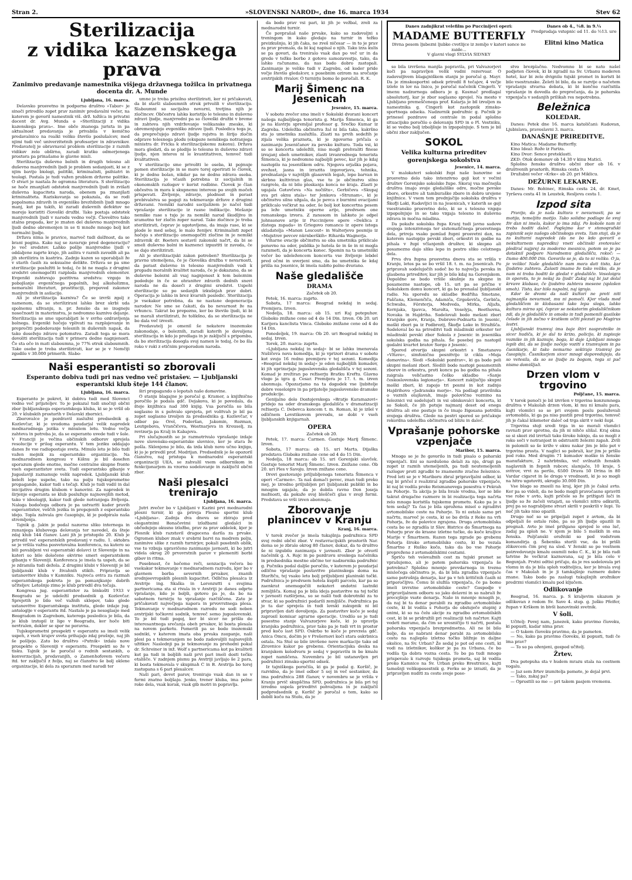Stran 2. »SLOVENSKI NAROD«, dne 16. marca 1934 Stev 62
Sterilizacija
z vidika kazenskega prava
Zanimivo predavanje namestnika višjega državnega tožilca in privatnega docenta dr. A. Munde
Ljubljana, 16. marca.
Delavsko prosvetno in podporno društvo »Tabor« je sinoči priredilo zopet prav zanimiv predavalni večer, na katerem je govoril namestnik viš. drž. tožilca in privatni docent dr. Avg. Munda o »Sterilizaciji z vidika kazenskega prava«. Ime obče znanega jurista in pa aktualnost predavanja je privabila v kemično predavalnico na realki veliko število poslušalcev, med njimi tudi več univerzitetnih profesorjev in zdravnikov. Predavatelj je obravnaval problem sterilizacije z raznih vidikov zelo obširno, zaradi kratko odmerjenega prostora pa prinašamo le glavne misli.
Sterilizacija duševno bolnih in drugih telesno ali duševno manjvrednih ljudi je problem sedanjosti, ki se z njim bavijo biologi, politiki, kriminalisti, psihiatri in teologi. Postala je tudi važen problem državne politike. O stvari je nastala že ogromna literatura. S sterilizacijo se hoče zmanjšati odstotek manjvrednih ljudi in zvišati duševna kapaciteta naroda, obenem pa zmanjšati kriminaliteta. Raziskavanja so pokazala, da se rodi popolnoma zdravih in evgeniško brezhibnih ljudi mnogo manj, kot pa takih, ki zaradi duševnih defektov ne morejo koristiti človeški družbi. Tako postaja odstotek manjvrednih ljudi v narodu vedno večji. Človeštvo tako stalno propada, ker je znaten del duševno manjvrednih ljudi dedno obremenjen in se ti množe mnogo bolj kot normalni ljudje.
Država nima le pravice, marveč tudi dolžnost, da se brani pogina. Kako naj se zavaruje pred degeneracijo? Je več sredstev. Lahko pošlje manjvredne ljudi v oddaljene zaprte kraje, jih asilira v raznih zavodih ali pa jih sterilizira in kastrira. Zadnjo kazen so uporabljali že v starih časih za seksualne delikte. Država se pa sme sterilizacije poslužiti le tedaj, če bi ne mogla z drugimi sredstvi onemogočiti razploda manjvrednih elementov. Evgeniki zahtevajo pozitivna sredstva: vzgojo in pobojšanje evgeničnega popolnih, boj alkoholizmu, nemoralni literaturi, prostituciji, prepoved zakonov manjvrednih in asilacijo.
Ali je sterilizacija kazniva? Če se izvrši zgolj z namenom, da se sterilizirani lahko brez skrbi uda spolnemu uživanju, n. pr. ženske da se izogneju nosečnosti in materinstva, je nedvomno kaznivo dejanje. Sterilizacija se sme uporabljati le v svrho ozdravljenja bolnega. Evgeniki hočejo vplivati na razplojevanje in preprečiti podedovanje telesnih in duševnih napak, da tako dosežejo zdravo potomstvo. Zaradi tega se mora dovoliti sterilizacija tudi v primeru dedne nagnjenosti. Če sta oče in mati slaboumna, je 77% otrok slaboumnih. Take osebe je treba sterilizirati, kar se je v Nemčiji zgodilo v 30.000 primerih. Slabo-
umne je treba prisilno sterilizirati, ker ni pričakovati, da bi starši slaboumnih otrok privolili v sterilizacijo. Slaboumni so socijalno nevarni, tretjina njih je zločincev. Občestvu lahko koristijo le telesno in duševno zdravi ljudje, manjvredni pa so človeški družbi v breme in zahteva njih vzdrževanje velikanske zneske, ki obremenjujejo evgeniško zdrave ljudi. Posledica tega je, da preprečujejo zdravi ljudje rojstva in širijo zločin odprave telesnega plodu (ekspoze nemškega notranjega ministra dr. Fricka k sterilizacijskemu zakonu). Država mora gledati, da se plodijo le telesno in duševno zdravi ljudje, njen interes ni le kvantitativen, temveč tudi kvalitativen.
V sterilizacijo sme privoliti le oseba, ki pojmuje pomen sterilizacije in se more torej operirati le človek, ki je dedno bolan, nikdar pa ne dedno zdrava oseba. Sterilizacija je včasih potrebna iz socijalnih in ekonomskih razlogov v korist rodbine. Človek je član občestva in mora k skupnemu interesu po svojih močeh prispevati. Življenje, zdravje, plodnost in porast prebivalstva so pogoji za tekmovanje države z drugimi državami. Nemški narodni socijalizem je načel tudi vprašanje sterilizacije iz rasne indikacije. Mešanje nemške rase s tujo je za nemški narod škodljivo in sramotno ter zločin zoper narod. Take zločince je treba sterilizirati, čeprav je ugotovljeno, da imajo rase, ki se plode le med seboj, le malo ženijev. Kriminalisti zopet hočejo s sterilizacijo onemogočiti zločine in je nemški zdravnik dr. Boeters sestavil zakonski načrt, da bi se smeli duševno bolni in kaznenci izpustiti iz zavoda, če se dajo sterilizirati.
Ali je sterilizacijski zakon potreben? Sterilizacija je pravno utemeljena, če je človeška družba v nevarnosti, da porast duševno in telesno manjvrednih vodi k propadu moralnih kvalitet naroda, če je dokazano, da se duševne bolezni ali vsaj nagnjenost k tem boleznim podeduje in če se ohranitev zdravih dednih snovi naroda ne da doseči z drugimi sredstvi. Uspehi sterilizacije so po sedanjih izkušnjah prav dobri. Operacija je lahko in brez kvarnih posledic. Sterilizacija je vsekakor potrebna, da ne nastane degeneracija narodov. Ne sme se čakati, da bo nevarnost že na vrhuncu. Takrat bo prepozno, ker bo število ljudi, ki bi se morali sterilizirati, že tolikšno, da se sterilizacija ne bo dala več izvesti.
Predavatelj je omenil še nekatere inozemske zakonodaje, o boleznih, zaradi katerih je dovoljena sterilizacija in kdo jo predlaga in je zaključil s pripombo, da bo sterilizacija dosegla svoj namen le tedaj, če bo šla roko v roki z etičnim preporodom naroda.
Naši esperantisti so zborovali
Esperanto dobiva tudi pri nas vedno več pristašev. — Ljubljanski esperantski klub šteje 144 članov.
Ljubljana, 16. marca.
Esperanto je pokret, ki dobiva tudi med Slovenci vedno več prijateljev. To je pokazal tudi snočnji občni zbor ljubljanskega esperantskega kluba, ki se je vršil ob 20. v klubskih prostorih v Delavski zbornici.
Zborovalce je pozdravil zaslužni predsednik g. Kozlevčar, ki je uvodoma poudarjal velik napredek mednarodnega jezika v minulem letu. Vedno večja zahteva in potreba je, da se esperanto uvede tudi v šole. V Franciji je večina občinskih odborov sprejela resolucije v prilog esperantu. V tem jeziku oddajajo danes že vse radiopostaje sveta. Minulo leto je bilo tudi važen mejnik za esperantsko organizacijo. Na mednarodnem kongresu v Kölnu je bil dosežen sporazum glede enotne, močne centralne skupne fronte vseh esperantistov sveta. Tudi esperantsko gibanje v Jugoslaviji zaznamuje velik napredek. Ljubljanski klub beleži lepe uspehe, tako na polju tujskoprometne propagande, kakor tudi s tečaji. Klub je tudi vodil in dal inicijativo drugim klubom v banovini. Za napredek in širjenje esperanta se klub poslužuje najnovejših metod, tako v ideologiji, kakor tudi glede notranjega življenja. Naloga bodočega odbora je pa ustvariti kader pravih esperantistov, veščih jezika in prepojenih z esperantsko idejo. Topla zahvala gre časopisju, ki je podpiralo naša stremljenja.
Tajnik g. Jakin je podal nazorno sliko internega in zunanjega klubovega delovanja ter navedel, da šteje zdaj klub 144 članov. Lani jih je pristopilo 20. Klub je priredil več esperantskih predavanj v radiu. 1. oktobra se je vršila važna posvetovalna konferenca, na katero so bili povabljeni vsi esperantski delavci iz Slovenije in na kateri so bile določene okvirne smeri esperantskem gibanju v Sloveniji. Konferenca je imela ta uspeh, da se je zdramila tudi dežela. Z drugimi klubi v Sloveniji je bil ljubljanski klub v živahnih stikih. Pripravlja se ustanovitev kluba v Kamniku. Najveća ovira za razmah esperantskega pokreta je pa pomanjkanje dobrih učiteljev. Letošnjo zimo je klub priredil dva tečaja.
Kongresa jug. esperantistov za binkošti 1933 v Beogradu se je udeležil predsednik g. Kozlevčar. Sprejetih je bilo več važnih sklepov, tako glede ustanovitve Esperantskega instituta, glede izdaje jug. antologije v esperantu itd. Nastalo je pa nesoglasje med Beogradom in Zagrebom, katerega posledica je bila, da je klub izstopil iz lige v Beogradu, ker hoče biti nevtralen, dokler se spor ne poravna.
Tujskoprometni prospekti v esperantu so imeli velik uspeh, z vseh krajev sveta prihajajo zdaj prošnje, naj jih še pošljejo. Zato bo društvo »Putnik« izdalo nove prospekte o Sloveniji v esperantu. Prospekti so že v tisku. Tajnik je še poročal o rednih sestankih, o konverzacijah, predavanjih, o Zamenhofovem večeru itd. ter zaključil z željo, naj se članstvo še bolj oklene organizacije, ki dela za sporazum med narodi ter
širi propagando o lepotah naše domovine.
O stanju blagajne je poročal g. Kramer, a knjižnično poročilo je podala gdč. Dejakova, ki je povedala, da šteje knjižnica nad 300 knjig. Vsa poročila so bila soglasno in s pohvalo sprejeta, pri volitvah je bil pa zopet soglasno izvoljen za predsednika g. Kozlevčar, v odbor pa: Orel, Poderšan, Jakomin, Rozman, Leutgebova, Vrančičeva, Wostnarjeva in Kreuselj, za revizorja pa Kralj in Kabajeva.
Pri slučajnostih se je razmotrivalo vprašanje izdaje nove slovensko-esperantske slovnice, ker je stara že pošla. Sklenjeno je bilo, da izda klub novo učno knjigo, ki jo je priredil prof. Modrijan. Predsednik je še opozoril članstvo, naj pristopa k mednarodni esperantski organizaciji UEA, se zahvalil vsem odbornikom in funkcijonarjem za vzorno sodelovanje in zaključil občni zbor.
Naši plesalci trenirajo
Ljubljana, 16. marca.
Jutri zvečer bo v Ljubljani v Kazini prvi mednarodni plesni turnir, ki ga prireja Plesno sportni klub »Ljubljana«. Zadnja dva dneva se zbirajo pred elegantnimi Bonačevimi izložbami gledalci in občudujejo okusno izložbo, prav za prav oddelek, kjer je Plesnik klub razstavil dragocena darila za prvake. Ogromen klubov znak v srebrni barvi na modrem polju, zanimive slike z raznih turnirjev, pokali posebnih oblik, vse to vzbuja upravičeno zanimanje javnosti, ki bo jutri videla okrog 20 prvovrstnih parov v plemeniti borbi gibov in ritma.
Posebnost, če hočemo reči, senzacija večera bo vsekakor tekmovanje v mednarodnem razredu, kjer bo v glavnem borba severnih prvakov, znanih srednjeevropskih plesnih kapacitet. Odlična plesalca iz Avstrije ing. Skalka in Lorenzutti s svojima partnericama sta si rivala in v Avstriji je danes odprto vprašanje, kdo je boljši, gotovo pa je, da bo na sobotnem turnirju to vprašanje razčiščeno. Zato je pričakovati največjega napora in prvovrstnega plesa. Tekmovanje v mednarodnem razredu ne sodi neben avstrijski točkovni sodnik, temveč semo jugoslovenski. To je bil tudi pogoj, ker bi sicer ne prišlo do interesantnega srečanja obeh prvakov, ki bosta plesala na novem parketu. Pomerili pa se bodo inozemski sodniki, v katerem imata oba prvaka zaupanje, naši plesi pa s tekmovanjem ne bodo zadovoljili najnovejših užitkov. Naslednji pa je tekmovanje za prehodni pokal dr. Schreiner in inž. Wolf s partnericama kot pa kvaliteti kot pa tudi in boljših naši prvi pari imeli dosti tečko etališče. V zadnjem pismu pa Avstriji javljajo še 2 para, ki bosta tekmovala v skupinah C in B. Avstrija bo torej zastopana s 6 pari plesalcev.
Naši pari, devet parov, trenirajo vsak dan in se v formi znatno boljšajo. Jenko, trener kluba, ima polne roke dela, vsak korak, vsak gib motri in popravlja.
da bodo prav vsi pari, ki jih je vežbal, zreli za mednarodni turnir.
Če povprašaš naše prvake, kako so zadovoljni s treningom in kako gledajo na turnir in težko preizkušnjo, ki jih čaka, ne zveš ničesar — in to je prav za prav premalo, da bi kaj napisal o njih. Tako izza kulis se pa govori, da treniralo vsak dan po več ur in da gredo v težko borbo z gotovo samozavestjo, tako, da lahko računamo, da nas bodo dobro zastopali. Zanimanje je veliko tudi v Zagrebu, od koder pride večje število gledalcev, s posebnim ozirom na srečanje avstrijskih rivalov. O turnirju bomo še poročali. R. K.
Marij Šimenc na Jesenicah
Jesenice, 15. marca.
V soboto zvečer smo imeli v Sokolski dvorani koncert našega najboljšega tenorista g. Marija Šimenca, ki ga je na klavirju spremljal profesor g. Srečko Kumar iz Zagreba. Udeležba občinstva žal ni bila taka, kakršno sta jo umetnika zaslužila. Zlasti na prvih sedežih je zijala velika praznota, ki je zgovorno pričala o zanimanju Jeseničanov za pevsko kulturo. Toda vsi, ki so se koncerta udeležili, niso mogli prehvaliti finese izvajanj obeh umetnikov, zlasti izvanrednega tenorista Šimenca, ki je nedvomno najboljši pevec, kar jih je kdaj nastopilo na jeseniškem odru. Njegova orjaška pojava, svežost, jasna in izrazita izgovorjava, tehnika, prednašanja v najvišjih glasovnih legah, lepo barvan in skrbno kultiviran glas, vse to je občinstvo silno razgrelo, da ni bilo ploskanja konca ne kraja. Zlasti je ugajala Gotovčeva »Na nočištu«, Gerbičeva »Skupaj sva pri oknu stala« ter Jenkova »Strunam«, ki je občinstvo silno užgala, da je pevca z burnimi ovacijami priklicalo večkrat na oder, še bolj kot koncertna pesem pa leže umetniku operne arije, predvsem one romanskega izvora. Z zanosom in lahkoto je odpel Johnsonove arije iz Puccinijeve opere »Deklica z zlatega zapada« in Griegovo romanco iz opere istega skladatelja »Manon Lescout« in Walterjevo pesmijo iz »Mojstrov pevcev nürnberških« Riharda Wagnerja.
Viharne ovacije občinstva so oba umetnika priklicale ponovno na oder, publika je hotela še in še in ni mogla razumeti, da je koncerta konec. Spomin na ta umetniški večer bo udeležencem koncerta vse življenje lebdel pred očmi in uverjeni smo, da bo umetnika še kdaj prišla na Jesenice, bi imela nabito polno dvorano.
Naše gledališče
DRAMA
Začetek ob 20.
Petek, 16. marca: zaprto.
Sobota, 17 marca: Beograd nekdaj in sedaj. Premijera. Izven.
Nedelja, 18. marca: ob 15. uri Raj potepuhov. Globoko znižane cene od 4 do 14 Din. Izven. Ob 20. uri Karijera kanclista Vinca. Globoko znižane cene od 4 do 14 Din.
Ponedeljek, 19. marca: Ob 20. uri Beograd nekdaj in sedaj. Izven.
Torek, 20. marca: zaprto.
»Ljubljana nekdaj in sedaj« bi se lahko imenovala Nušičeva nova komedija, ki jo vprizori drama v soboto kot svojo 16 redno premijero v tej sezoni. Komedija »Beograd nekdaj in sedaj« je eden najboljših komadov, ki jih uprizarjajo jugoslovenska gledališča v tej sezoni. Komad je zrežiran po režiserju Bratku Kreftu. Glavno vlogo ja igra g. Cesar. Premijera je 17. t. m. izven abonmaja. Opozarjamo na ta dogodek vse ljubitelje dobre veseloigre in pa prijatelje jugoslovenske dramske produkcije.
Genijalno delo Dostojevskega »Bratje Karamazovi« pridejo na oder dramskega gledališča v dramatizaciji režiserja C. Debevca koncem t. m. Roman, ki je izšel v odličnem Levstikovem prevodu, se dobi v vseh ljubljanskih knjigarnah.
OPERA
Začetek ob 20.
Petek, 17. marca: Carmen. Gostuje Marij Šimenc. Izven.
Sobota, 17 marca: ob 15. uri Marta. Dijaška predstava Globoko znižane cene od 4 do 15 Din.
Nedelja, 18 marca: ob 15. uri Gorenjski slavček. Gostuje tenorist Marij Šimenc. Izven. Znižane cene. Ob 20. uri Ples v Savoju. Izven znižane cene.
Drevi gostovanje priljubljenega tenorista Šimenca v operi »Carmen«. Ta naš domači pevec, znan tudi preko mej, je izredno priljubljen pri ljubljanski publiki in bo mnogim ugajalo, da je dobila ravno Don Joseja možnosti, da pokaže svoj bleščeči glas v svoji formi. Predstava se vrši izven abonmaja.
Zborovanje planincev v Kranju
Kranj, 16. marca.
V torek zvečer je imela tukajšnja podružnica SPD svoj redni občni zbor. V restavracijskih prostorih Nar. doma se je zbralo okrog 80 članov, dokaz, da to društvo še ni izgubilo zanimanja v javnosti. Zbor je otvoril načelnik g. A. Rojc in po pozdravu sreskega načelnika in predsednika mestne občine ter nadzornika podružnic g. Pučnika podal daljše poročilo, v katerem je poudarjal odlično vprašanje postavitve planinskega doma na Storžiču, tej vsako leto bolj priljubljeni planinski točki. Podružnica je predvsem hotela kupiti parcelo, kar pa so zaenkrat onemogočili nekateri ondotni lastniki zemljišča. Komaj pa je bila ideja postavitve na tej točki v javnosti razširjena, so se našli tudi dobrotniki za to stvar, ki so podružnici podarili zemljišče. Podružnica pa je ta dar sprejela in tudi lovski zakupnik ni bil pripravljen dati dovoljenja. Za postavitev koče je sedaj zaprosil komisar agrarne operacije. Uredilo se je tudi posestno stanje Valvazorjeve koče, ki jo upravlja kranjska podružnica, prav tako pa je tudi vrt in prostor pred kočo last SPD. Oskrbo te koče je prevzela gdč. Anica Omcu, dočim je v Prešernovi koči stara oskrbnica ostala. Na Stol so bile izvršene nove markacije tako od Zirovnice kakor po grebenu. Orientacijska deska na kranjskem kolodvoru je sedaj v popravilu in bo kmalu zopet namščena. Novembra je bil ustanovljen pri podružnici zimsko-sportni odsek.
Iz tajniškega poročila, ki ga je podal g. Koršič, je razvidno, da je imel odbor 5 sej in več sestankov, da ima podružnica 288 članov, v novembru se je vršila v Kranju prvič skupščina SPD, podružnica je bila pri tej izredno uspela prireditvi pohvaljena in je zaključil podpredsednik g. Koršič je poročal o tem, kako so dobili kočo na Stolu, da je
Danes zadnjikrat velefilm po Puccinijevi operi:
MADAME BUTTERFLY
Divna pesem ljubezni ljubke cvetlijce iz zemlje v kateri sonce ne zaide...
V glavni vlogi SYLVIA SIDNEY
Danes ob 4., ¼8. in 9.¼
Predprodaja vstopnic od 11. do ½13. ure
Elitni kino Matica
so bila izvršena manjša popravila, pri Valvazorjevi koči pa napravljen velik vodni rezervoar. O zadovoljivem blagajniškem stanju je poročal g. Mayr. Da je zimskosportni odsek priredil 8 tečajev, 4 večje izlete in lov na lisico, je poročal načelnik Cingerli. V imenu nadzornega odbora je g. Kosmač predlagal absolutorij, kar je zbor soglasno sprejel. Na mesto v Ljubljano premeščenega prof. Kolarja je bil izvoljen za namestnika g. Cingerli kot zastopnik zimsko-sportnega odseka. Nadzornik podružnic g. Pučnik je prinesel pozdrave od centrale in podal splošno situacijsko poročilo o delovanju SPD in o Pl. Vestniku, ki se vedno bolj izboljšuje in izpopolnjuje. S tem je bil občni zbor zaključen.
SOKOL
Velika kulturna prireditev gorenjskega sokolstva
Jesenice, 14. marca.
V malokateri sokolski župi naše banovine se prosvetno delo tako intenzivno goji kot v večini društev Gorenjske sokolske župe. Skoraj vsa močnejša društva imajo svoje gledališke odre, močne pevske zbore, orkestre ali tamburaške zbore in dobro urejene knjižnice. V vsem tem prednjačijo sokolska društva v Škofji Loki, Radovljici in na Jesenicah, v katerih se goji vsestransko prosvetno delo, ki se s telesno vzgojo izpopolnjuje in se tako vzgaja telesno in duševno zdrava in močna mladina.
Da pokaže sokolska župa Kranj tudi javno sadove svojega intenzivnega ter sistematičnega prosvetnega dela, prireja vsako pomlad župni prosvetni dan, na katerem nastopijo pevski zbori, orkestri in godbe na pihala v župi včlanjenih društev, ki skupno ali posamezno dajo sliko lepo in pestro sliko celotnega dela.
Prva dva župna prosvetna dneva sta se vršila v Kranju, letos pa se bo vršil 18. t. m. na Jesenicah. Po pripravah sodelujočih sodeč bo to največja pevska in glasbena prireditev, kar jih je bilo kdaj na Gorenjskem. Dopoldne se bodo vršile skušnje za skupne in posamezne nastope, ob 15. uri pa se prične v Sokolskem domu koncert, ki ga bo prenašal ljubljanski radio. Na sporedu so skladbe Bedřiha Smetane, Paščana, Klemenčiča, Adamiča, Grgoševiča, Gerbiča, Schwaba, Försterja, Medveda, Mirka, Aljaža, Kernjaka, Ipavca, Marolta, Veselyja, Beethovna, Novaka in Hajdriha. Sodelovali bodo mešani zbori Kranjske gore, Kranja, Dobrove-Podnarta in Jesenic, moški zbori pa iz Podbrezij, Škofje Loke in Stražišča. Sodeloval bo na prireditvi tudi mladinski orkester ter mladinski pevski zbor Sokola z Jesenic in jeseniška sokolska godba na pihala. Še posebej pa nastopil godalni kvartet bratov Sorgo z Jesenic.
Spored otvorijo skupni orkestri s Smetanovo »Vltavo«, simfonično pesnitvijo iz cikla »Moja domovina«. Sledi »Sokolski pozdrav«, ki ga bodo peli skupni mešani zbori. Sledili bodo nastopi posameznih zborov in orkestra, proti koncu pa bo godba na pihala zaigrala veličastno češko skladbo »Sanje československa legionarja«. Koncert zaključijo skupni moški zbori, ki zapojo tri pesmi in kot zadnjo Hajdrihovo »Jadransko morje«. Na podlagi pravilnika o voznih olajšavah, imajo polovično voznino na železnici vsi sodelujoči in vsi obiskovalci koncerta, ki so Sokoli, če jih potuje najmanj deset od enega društva ali ene postaje in če imajo žigosana potrdila svojega društva. Glede na pestri spored se pričakuje rekordna udeležba občinstva od blizu in daleč.
Vprašanje pohorske vzpenjače
Maribor, 15. marca.
Mnogo se je že govorilo in tudi pisalo o pohorski vzpenjači. Eni so navdušeno delali za njo, drugi pa zopet iz raznih utemeljenih, pa tudi neutemeljenih razlogov proti zgradbi te znamenite zračne železnice. Pred leti se je v Mariboru zbral pripravljalni odbor, ki naj bi pričel z realiziral zgradbo pohorske vzpenjače, ki naj bi vodila preko Reismanovega posestva v Pekrah na Pohorje. Ta akcija je bila hvale vredna, ker se bile takrat drugačne razmere in bi realizacija tega načrta zelo mnogo koristila tujskemu prometu. Kako pa je s tem sedaj? Ta čas je bila sprožena misel o zgraditvi avtomobilske ceste na Pohorje. To ni ostalo samo pri načrtu, marveč je cesta, ki se bo dvila z Reke na vrh Pohorja, že do polovice zgrajena. Druga avtomobilska cesta bo se zgradila iz Slov. Bistrice do Šmartnega na Pohorju prav do krasne izletne točke, do koče kraljice Marije v Šmartnem. Razen tega zgrade po grebenu Pohorja široko avtomobilsko cesto, ki bo vezala Šmartno z Ruško kočo, tako da bo vse Pohorje prepreženo z avtomobilskimi cestami.
Spričo teh velevažnih cest za tujski promet se vprašujemo, ali je potem pohorska vzpenjača še potrebna? Splošno mnenje prevdarnega in trezno mislečega občinstva je, da bi bila zgradba vzpenjače samo potrošnja denarja, kar pa v teh kritičnih časih ni priporočljivo. Čemu bi služila vzpenjača, če pa bomo imeli izvrstne avtomobilske ceste? Gospodje v pripravljalnem odboru so jako delavni in so nabrali že precejšnje vsote denarja. Naše in mnenje mnogih je, da naj bi ta denar porabili za zgradbo avtomobilske ceste, ki bi vodila s Pohorja do obstoječe stopinj z onimi, ki so na čelu akcije za zgradbo avtomobilskih cest, ki bi se pridružili pri realizaciji teh načrtov. Kajti vedeti moramo, da čim se uresničijo ti načrti, postala pohorska vzpenjača brezpredmetna. Ali ne bi bilo bolje, da se nabrani denar porabi za avtomobilsko cesto na najlepšo izletno točko bližnje in daljne okolice, na Sv. Urban? Že sedaj je pot od ene cesti, ki vodi na izletnikov, kolikor je pa za Urbana, če bo vodila tja dobra vozna cesta. To bo pa tudi mnogo prispevalo k razvoju tujskega prometa, saj bi vodila preko Kamnice na Sv. Urban preko Brestrnice, kajti tamošnji velikoposestnik g. Ferko se je izrazil, da je pripravljen nuditi za cesto svoje pose-
stvo brezplačno. Nedvomno bi se nato našel podjeten človek, ki bi zgradil na Sv. Urbanu moderen hotel, kar bi zelo dvignilo tujski promet in koristi bi bile vsestranske. Želeti bi bilo, da se razvije o načetem vprašanju stvarna debata, ki bi končno razčistila vprašanje in dovedla do preprečanja, da je pohorska vzpenjača v sedanjih prilikah res nepotrebna.
Beležnica
KOLEDAR.
Danes: Petek dne 16. marca katoličani: Radovan, Ljubislava, pravoslavni 3. marca.
DANAŠNJE PRIREDITVE.
Kino Matica: Madame Butterfly.
Kino Ideal: Rože iz Pariza.
Kino Dvor: Sence preteklosti.
ZKD: Otok demonov ob 14.30 v kinu Matici.
Splošno žensko društvo občni zbor ob 16. v društvenih prostorih, Rimska cesta 9.
Družabni večer »Krke« ob 20. pri Miklicu.
DEŽURNE LEKARNE.
Danes: Mr. Bohinec, Rimska cesta 24, dr. Kmet, Tyrševa cesta 41 in Leustek, Resljeva cesta 1.
Izpod sita
Pravijo, da je naša kultura v nevarnosti, pa se motijo, temeljito motijo. Tako solidne podlage še svoj živ dan ni imela, kakor jo ima zdaj. Po kokoše nam ni treba hoditi daleč. Poglejmo kar v stenografski zapisnik seje našega občinskega sveta. Tam stoji, da je za kulturni napredek (da ne bo kdo govoril o nekulturnem napredku) vneti občinski svetovalec plediral najprej za moderno mesnico, potem se je pa dotaknil podpore Narodnemu gledališču, rekoč: — Damo 400.000 Din. Govorilo se je, da to ni veliko. O ja, je veliko! Naše gledališče nam mora dati tisto, kar ljudstvo zahteva. Žalosti imamo že tako veliko, da je nam ni treba hoditi še gledat v gledališče. Veseloigra in opereta, to je nekaj za ljudi! Zakaj naj bi jaz delal krvave klobase, če ljudstvo zahteva mesene (splošen smeh). Tisto, kar hišo napolni, naj igrajo.
Kdor še dvomi da naši kulturi ne preti niti najmanjša nevarnost, mu ni pomoči. Kjer vlada med gledališčem in klobasami tako lepa sloga, lahko kultura mirno spi, čeprav se nekaterim gledališčnikom zdi, da je gledališče in omoko in tudi pomenili gasilske čelade in jih začno v kratkem učiti plezati po Magirus lestvi.
Ljubljanski tramvaj ima baje štiri nasprotnike in sicer hudiča, ki je dal to krizo, policijo, ki zapisuje voznike in jih kaznuje, boga, ki daje Ljubljani mnogo lepih dni, da se ljudje nočejo voziti s tramvajem in pa časnikarje, ki tako nemarno sekirajo tramvaj po časopisju. Časnikarjem sicer mnogi dopovedujejo, da so vetesila, da so se ljudje za bogom, tega si pač nismo domišljali.
Drzen vlom v trgovino
Poljčane, 15. marca.
V torek ponoči je bil izvršen v trgovino konzumnega društva v Makolah drzen vlom, ki mu ni kmalu para, kajti vlomilci so se pri svojem poslu posluževali avtomobila, ki ga pa niso pustili pred trgovino, temveč jih je čakal kilometer daleč od trga skrit v neki šupi.
Trgovina stoji sredi trga in so morali vlomilci ravnati prav spretno, da jih ni nihče slišal. Kraj okna so si skozi zid izvrtali tako široko luknjo, da so mogli z roko seči v notranjost in odstraniti železni zapah. Zvili in polomili so še križe v oknu nakar jim je bilo pot v trgovino prosta. V naglici so pobrali, kar jim je prišlo pod roko. Med drugim 71 komadov moške in ženske manufakture, 2 nahrbtnika, več svilnatih ženskih naglavnih in žepnih robcev, slamjače, 10 kraje, 5 svitrov, vrvi za perilo, 6500 Drava 50 Drina in 80 Vardar cigaret in še drugo v vrednosti, ki jo so mogli na hitro ugotoviti, okroglo 30.000 Din.
Vse blago so znosili na kraj, kjer jih je čakal avto. Ker pa so videli, da ne bodo mogli pravočasno spraviti vse robe v avto, kajti pričele so že prižigati luči in ljudje so že začeli vstajati, so vlomilci nitro odkurili, prej pa so nagrabljene stvari skrili v poskrili v šupi. To noč jih tako niso opazili.
Drugo noč so se pripeljali zopet z avtom, da bi odpeljali še ostalo robo, pa so jih ljudje opazili in pregnali. Avto je imel prižgano sprejed le eno luč, zadaj pa sploh ne. V njem je bilo 5 moških in ena ženska. Poljčanski orožniki so pod vodstvom komandirja g. Šebenika storili vse, da bi prišli zlikovcem čim prej na sled. V ženski so po vestnem poizvedovanju kmalu osumili neko C. K., ki je bila radi tatvine že večkrat kaznovana, saj je bila celo v Begunjah. Prstni odtisi pričajo, da je res sodelovala pri vlomu in da je bila sploh voditeljica, ker je bivala svoj čas v Makolah in je ji tamkajšnje razmere dobro znane. Tako bodo pa zaslugi tukajšnjih orožnikov predrzni vlomilci kmalu pod ključem.
Odlikovanje
Beograd, 16. marca. p. S kraljevim ukazom je odlikovan z redom Sv. Save 4. stop. g. Joško Pfeifer, župan v Krškem in bivši banovinski svetnik.
V šoli.
Učitelj: Povej nam, Janezek, kako pravimo človeku, ki popusti, kadar nima prav.
— O takem človeku pravimo, da je pameten.
— No, kako pa pravimo človeku, ki popusti, tudi če ima prav?
— To so pa oženjeni, gospod učitelj.
Žrtev.
Dva potepuha sta v hudem mrazu stala na cestnem vogalu.
— Jaz sem žrtev izumitelja pomote, je dejal prvi.
— Tako, zakaj pa?
— Oprostili so me — pri takem pasjem vremenu.